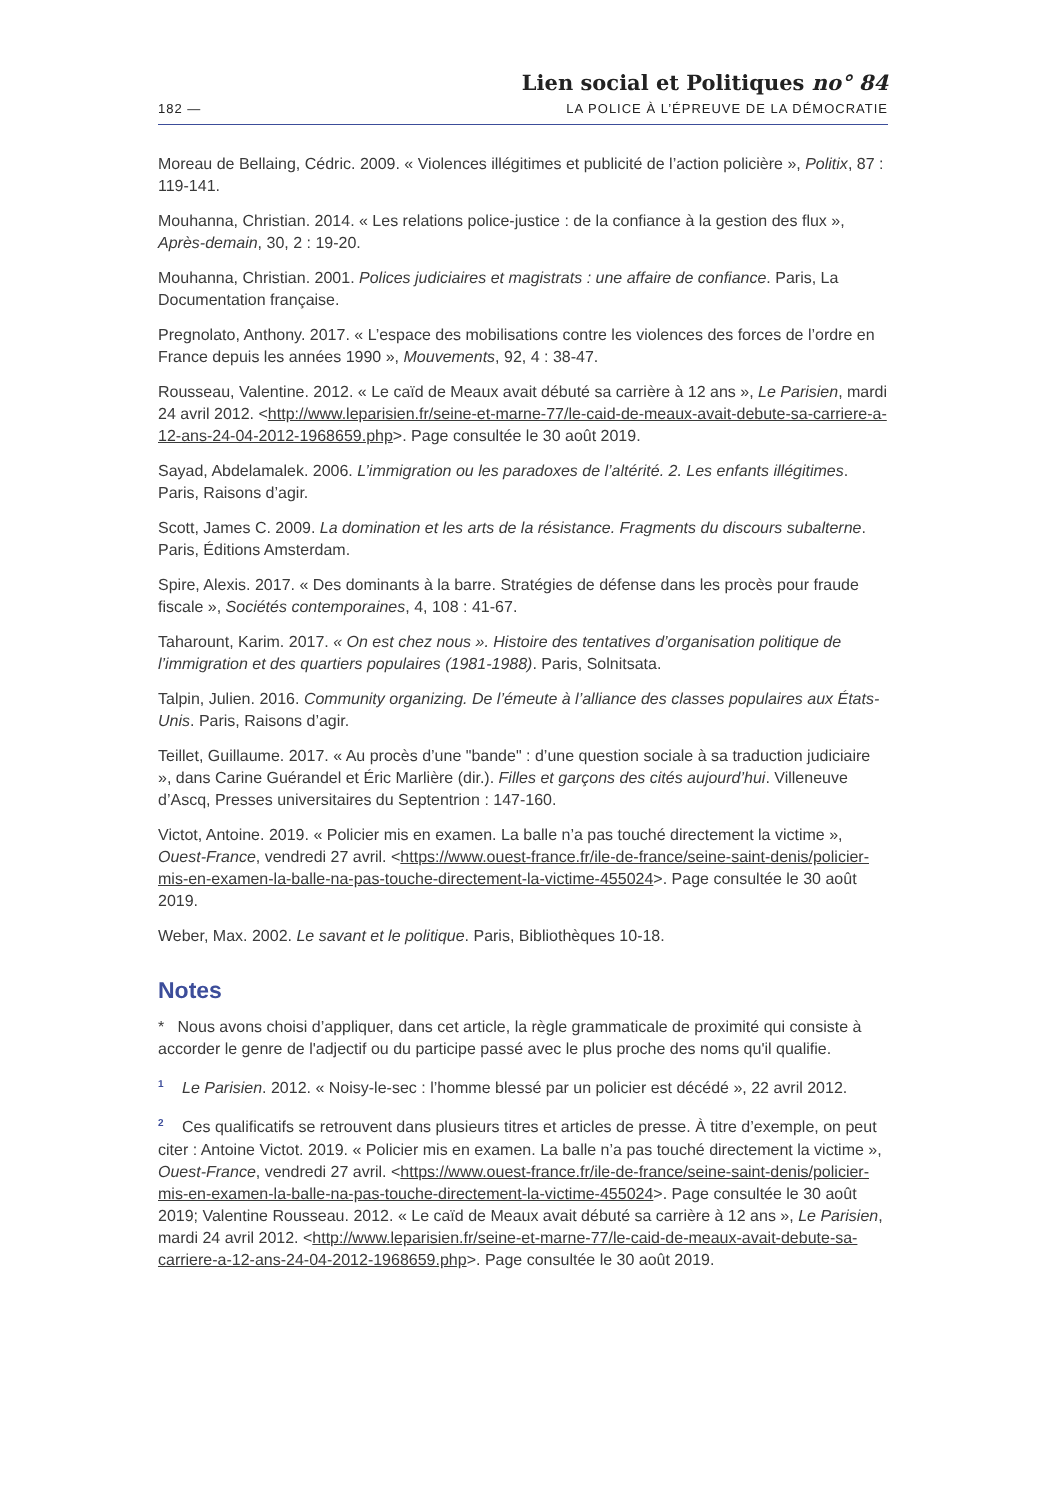Lien social et Politiques no° 84
182 — LA POLICE À L’ÉPREUVE DE LA DÉMOCRATIE
Moreau de Bellaing, Cédric. 2009. « Violences illégitimes et publicité de l’action policière », Politix, 87 : 119-141.
Mouhanna, Christian. 2014. « Les relations police-justice : de la confiance à la gestion des flux », Après-demain, 30, 2 : 19-20.
Mouhanna, Christian. 2001. Polices judiciaires et magistrats : une affaire de confiance. Paris, La Documentation française.
Pregnolato, Anthony. 2017. « L’espace des mobilisations contre les violences des forces de l’ordre en France depuis les années 1990 », Mouvements, 92, 4 : 38-47.
Rousseau, Valentine. 2012. « Le caïd de Meaux avait débuté sa carrière à 12 ans », Le Parisien, mardi 24 avril 2012. <http://www.leparisien.fr/seine-et-marne-77/le-caid-de-meaux-avait-debute-sa-carriere-a-12-ans-24-04-2012-1968659.php>. Page consultée le 30 août 2019.
Sayad, Abdelamalek. 2006. L’immigration ou les paradoxes de l’altérité. 2. Les enfants illégitimes. Paris, Raisons d’agir.
Scott, James C. 2009. La domination et les arts de la résistance. Fragments du discours subalterne. Paris, Éditions Amsterdam.
Spire, Alexis. 2017. « Des dominants à la barre. Stratégies de défense dans les procès pour fraude fiscale », Sociétés contemporaines, 4, 108 : 41-67.
Taharount, Karim. 2017. « On est chez nous ». Histoire des tentatives d’organisation politique de l’immigration et des quartiers populaires (1981-1988). Paris, Solnitsata.
Talpin, Julien. 2016. Community organizing. De l’émeute à l’alliance des classes populaires aux États-Unis. Paris, Raisons d’agir.
Teillet, Guillaume. 2017. « Au procès d’une "bande" : d’une question sociale à sa traduction judiciaire », dans Carine Guérandel et Éric Marlière (dir.). Filles et garçons des cités aujourd’hui. Villeneuve d’Ascq, Presses universitaires du Septentrion : 147-160.
Victot, Antoine. 2019. « Policier mis en examen. La balle n’a pas touché directement la victime », Ouest-France, vendredi 27 avril. <https://www.ouest-france.fr/ile-de-france/seine-saint-denis/policier-mis-en-examen-la-balle-na-pas-touche-directement-la-victime-455024>. Page consultée le 30 août 2019.
Weber, Max. 2002. Le savant et le politique. Paris, Bibliothèques 10-18.
Notes
* Nous avons choisi d’appliquer, dans cet article, la règle grammaticale de proximité qui consiste à accorder le genre de l'adjectif ou du participe passé avec le plus proche des noms qu'il qualifie.
<sup>1</sup> Le Parisien. 2012. « Noisy-le-sec : l’homme blessé par un policier est décédé », 22 avril 2012.
<sup>2</sup> Ces qualificatifs se retrouvent dans plusieurs titres et articles de presse. À titre d’exemple, on peut citer : Antoine Victot. 2019. « Policier mis en examen. La balle n’a pas touché directement la victime », Ouest-France, vendredi 27 avril. <https://www.ouest-france.fr/ile-de-france/seine-saint-denis/policier-mis-en-examen-la-balle-na-pas-touche-directement-la-victime-455024>. Page consultée le 30 août 2019; Valentine Rousseau. 2012. « Le caïd de Meaux avait débuté sa carrière à 12 ans », Le Parisien, mardi 24 avril 2012. <http://www.leparisien.fr/seine-et-marne-77/le-caid-de-meaux-avait-debute-sa-carriere-a-12-ans-24-04-2012-1968659.php>. Page consultée le 30 août 2019.